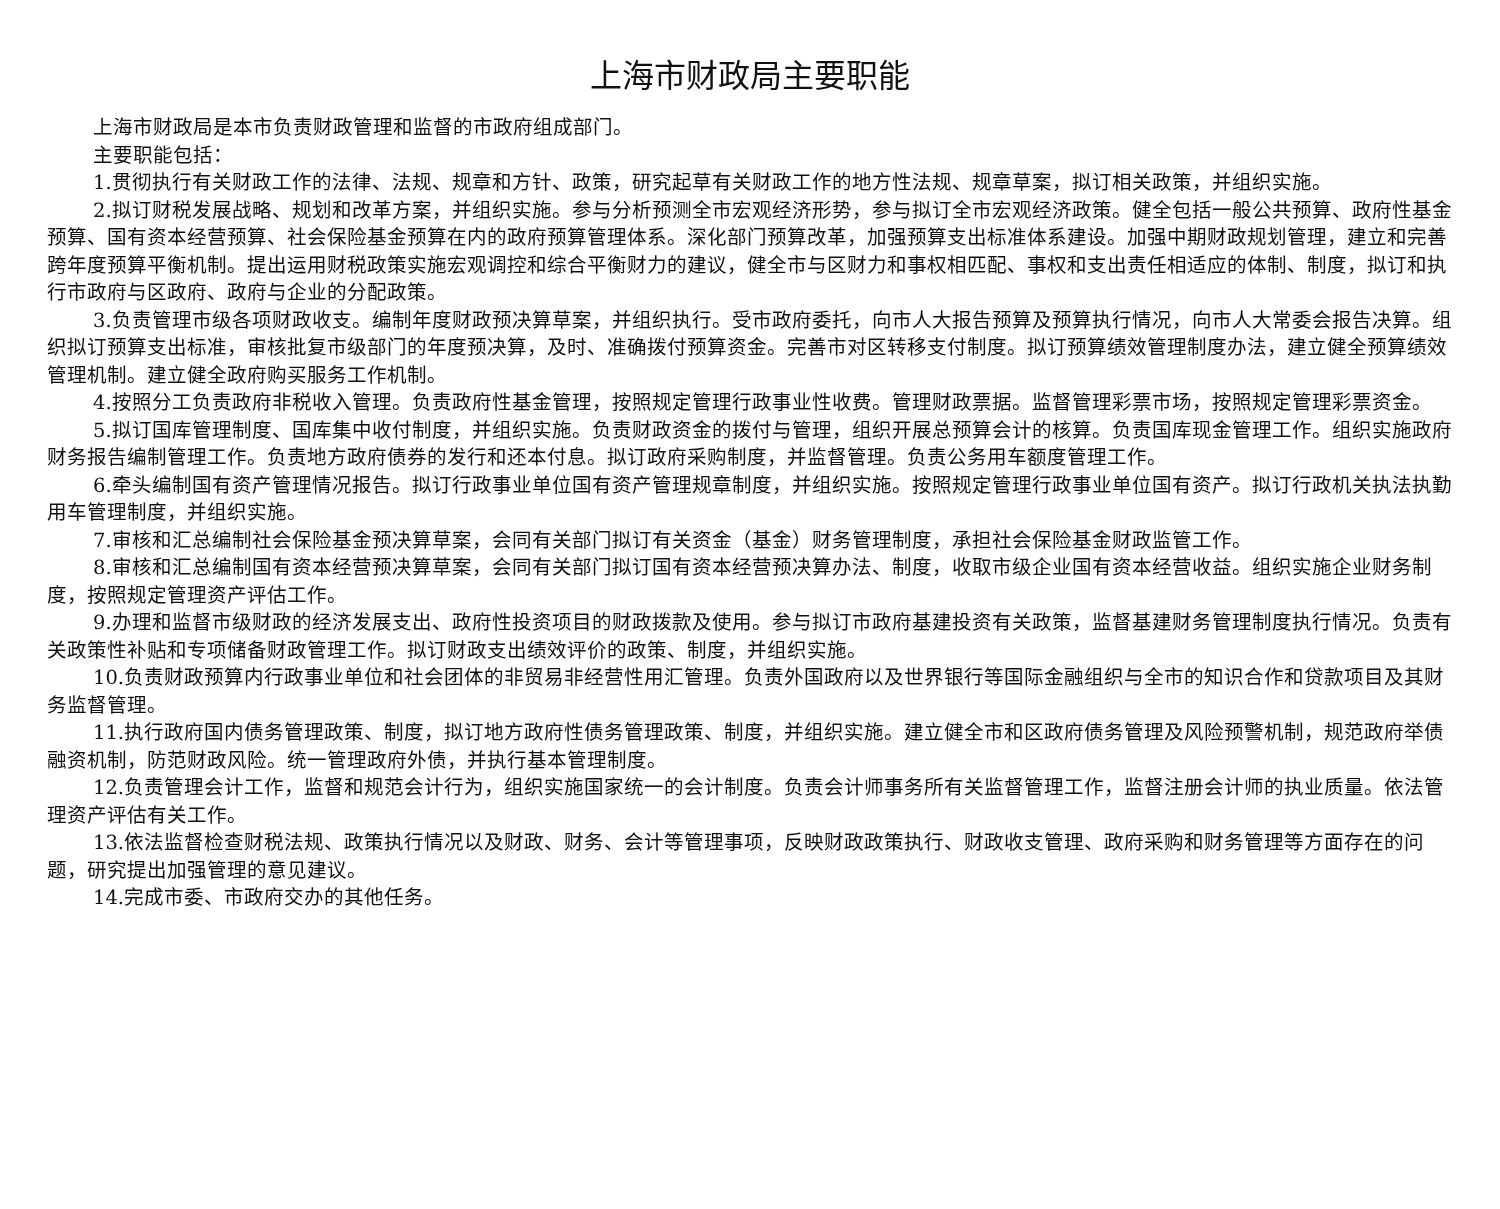上海市财政局主要职能
上海市财政局是本市负责财政管理和监督的市政府组成部门。
主要职能包括：
1.贯彻执行有关财政工作的法律、法规、规章和方针、政策，研究起草有关财政工作的地方性法规、规章草案，拟订相关政策，并组织实施。
2.拟订财税发展战略、规划和改革方案，并组织实施。参与分析预测全市宏观经济形势，参与拟订全市宏观经济政策。健全包括一般公共预算、政府性基金预算、国有资本经营预算、社会保险基金预算在内的政府预算管理体系。深化部门预算改革，加强预算支出标准体系建设。加强中期财政规划管理，建立和完善跨年度预算平衡机制。提出运用财税政策实施宏观调控和综合平衡财力的建议，健全市与区财力和事权相匹配、事权和支出责任相适应的体制、制度，拟订和执行市政府与区政府、政府与企业的分配政策。
3.负责管理市级各项财政收支。编制年度财政预决算草案，并组织执行。受市政府委托，向市人大报告预算及预算执行情况，向市人大常委会报告决算。组织拟订预算支出标准，审核批复市级部门的年度预决算，及时、准确拨付预算资金。完善市对区转移支付制度。拟订预算绩效管理制度办法，建立健全预算绩效管理机制。建立健全政府购买服务工作机制。
4.按照分工负责政府非税收入管理。负责政府性基金管理，按照规定管理行政事业性收费。管理财政票据。监督管理彩票市场，按照规定管理彩票资金。
5.拟订国库管理制度、国库集中收付制度，并组织实施。负责财政资金的拨付与管理，组织开展总预算会计的核算。负责国库现金管理工作。组织实施政府财务报告编制管理工作。负责地方政府债券的发行和还本付息。拟订政府采购制度，并监督管理。负责公务用车额度管理工作。
6.牵头编制国有资产管理情况报告。拟订行政事业单位国有资产管理规章制度，并组织实施。按照规定管理行政事业单位国有资产。拟订行政机关执法执勤用车管理制度，并组织实施。
7.审核和汇总编制社会保险基金预决算草案，会同有关部门拟订有关资金（基金）财务管理制度，承担社会保险基金财政监管工作。
8.审核和汇总编制国有资本经营预决算草案，会同有关部门拟订国有资本经营预决算办法、制度，收取市级企业国有资本经营收益。组织实施企业财务制度，按照规定管理资产评估工作。
9.办理和监督市级财政的经济发展支出、政府性投资项目的财政拨款及使用。参与拟订市政府基建投资有关政策，监督基建财务管理制度执行情况。负责有关政策性补贴和专项储备财政管理工作。拟订财政支出绩效评价的政策、制度，并组织实施。
10.负责财政预算内行政事业单位和社会团体的非贸易非经营性用汇管理。负责外国政府以及世界银行等国际金融组织与全市的知识合作和贷款项目及其财务监督管理。
11.执行政府国内债务管理政策、制度，拟订地方政府性债务管理政策、制度，并组织实施。建立健全市和区政府债务管理及风险预警机制，规范政府举债融资机制，防范财政风险。统一管理政府外债，并执行基本管理制度。
12.负责管理会计工作，监督和规范会计行为，组织实施国家统一的会计制度。负责会计师事务所有关监督管理工作，监督注册会计师的执业质量。依法管理资产评估有关工作。
13.依法监督检查财税法规、政策执行情况以及财政、财务、会计等管理事项，反映财政政策执行、财政收支管理、政府采购和财务管理等方面存在的问题，研究提出加强管理的意见建议。
14.完成市委、市政府交办的其他任务。